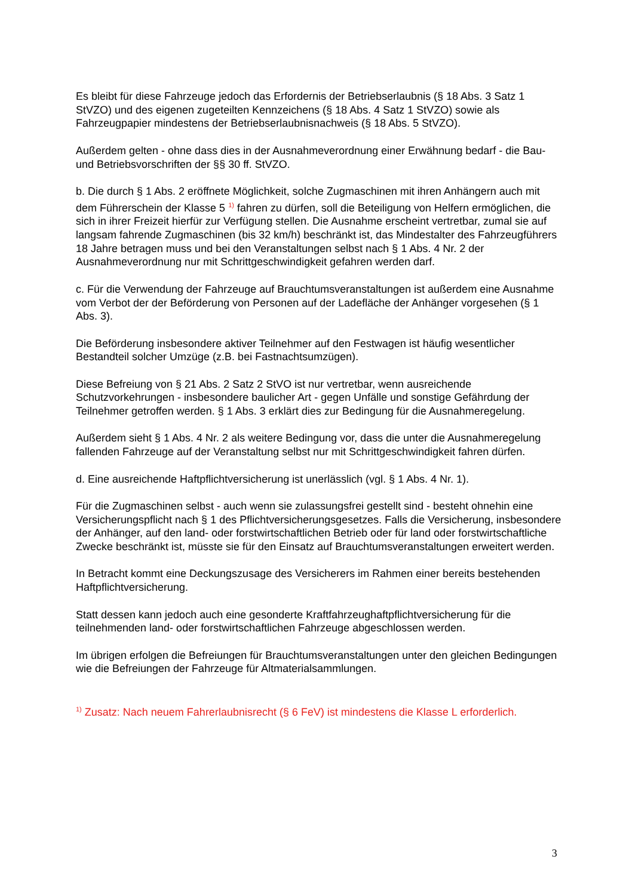Es bleibt für diese Fahrzeuge jedoch das Erfordernis der Betriebserlaubnis (§ 18 Abs. 3 Satz 1 StVZO) und des eigenen zugeteilten Kennzeichens (§ 18 Abs. 4 Satz 1 StVZO) sowie als Fahrzeugpapier mindestens der Betriebserlaubnisnachweis (§ 18 Abs. 5 StVZO).
Außerdem gelten - ohne dass dies in der Ausnahmeverordnung einer Erwähnung bedarf - die Bau- und Betriebsvorschriften der §§ 30 ff. StVZO.
b. Die durch § 1 Abs. 2 eröffnete Möglichkeit, solche Zugmaschinen mit ihren Anhängern auch mit dem Führerschein der Klasse 5 <sup>1)</sup> fahren zu dürfen, soll die Beteiligung von Helfern ermöglichen, die sich in ihrer Freizeit hierfür zur Verfügung stellen. Die Ausnahme erscheint vertretbar, zumal sie auf langsam fahrende Zugmaschinen (bis 32 km/h) beschränkt ist, das Mindestalter des Fahrzeugführers 18 Jahre betragen muss und bei den Veranstaltungen selbst nach § 1 Abs. 4 Nr. 2 der Ausnahmeverordnung nur mit Schrittgeschwindigkeit gefahren werden darf.
c. Für die Verwendung der Fahrzeuge auf Brauchtumsveranstaltungen ist außerdem eine Ausnahme vom Verbot der der Beförderung von Personen auf der Ladefläche der Anhänger vorgesehen (§ 1 Abs. 3).
Die Beförderung insbesondere aktiver Teilnehmer auf den Festwagen ist häufig wesentlicher Bestandteil solcher Umzüge (z.B. bei Fastnachtsumzügen).
Diese Befreiung von § 21 Abs. 2 Satz 2 StVO ist nur vertretbar, wenn ausreichende Schutzvorkehrungen - insbesondere baulicher Art - gegen Unfälle und sonstige Gefährdung der Teilnehmer getroffen werden. § 1 Abs. 3 erklärt dies zur Bedingung für die Ausnahmeregelung.
Außerdem sieht § 1 Abs. 4 Nr. 2 als weitere Bedingung vor, dass die unter die Ausnahmeregelung fallenden Fahrzeuge auf der Veranstaltung selbst nur mit Schrittgeschwindigkeit fahren dürfen.
d. Eine ausreichende Haftpflichtversicherung ist unerlässlich (vgl. § 1 Abs. 4 Nr. 1).
Für die Zugmaschinen selbst - auch wenn sie zulassungsfrei gestellt sind - besteht ohnehin eine Versicherungspflicht nach § 1 des Pflichtversicherungsgesetzes. Falls die Versicherung, insbesondere der Anhänger, auf den land- oder forstwirtschaftlichen Betrieb oder für land oder forstwirtschaftliche Zwecke beschränkt ist, müsste sie für den Einsatz auf Brauchtumsveranstaltungen erweitert werden.
In Betracht kommt eine Deckungszusage des Versicherers im Rahmen einer bereits bestehenden Haftpflichtversicherung.
Statt dessen kann jedoch auch eine gesonderte Kraftfahrzeughaftpflichtversicherung für die teilnehmenden land- oder forstwirtschaftlichen Fahrzeuge abgeschlossen werden.
Im übrigen erfolgen die Befreiungen für Brauchtumsveranstaltungen unter den gleichen Bedingungen wie die Befreiungen der Fahrzeuge für Altmaterialsammlungen.
<sup>1)</sup> Zusatz: Nach neuem Fahrerlaubnisrecht (§ 6 FeV) ist mindestens die Klasse L erforderlich.
3